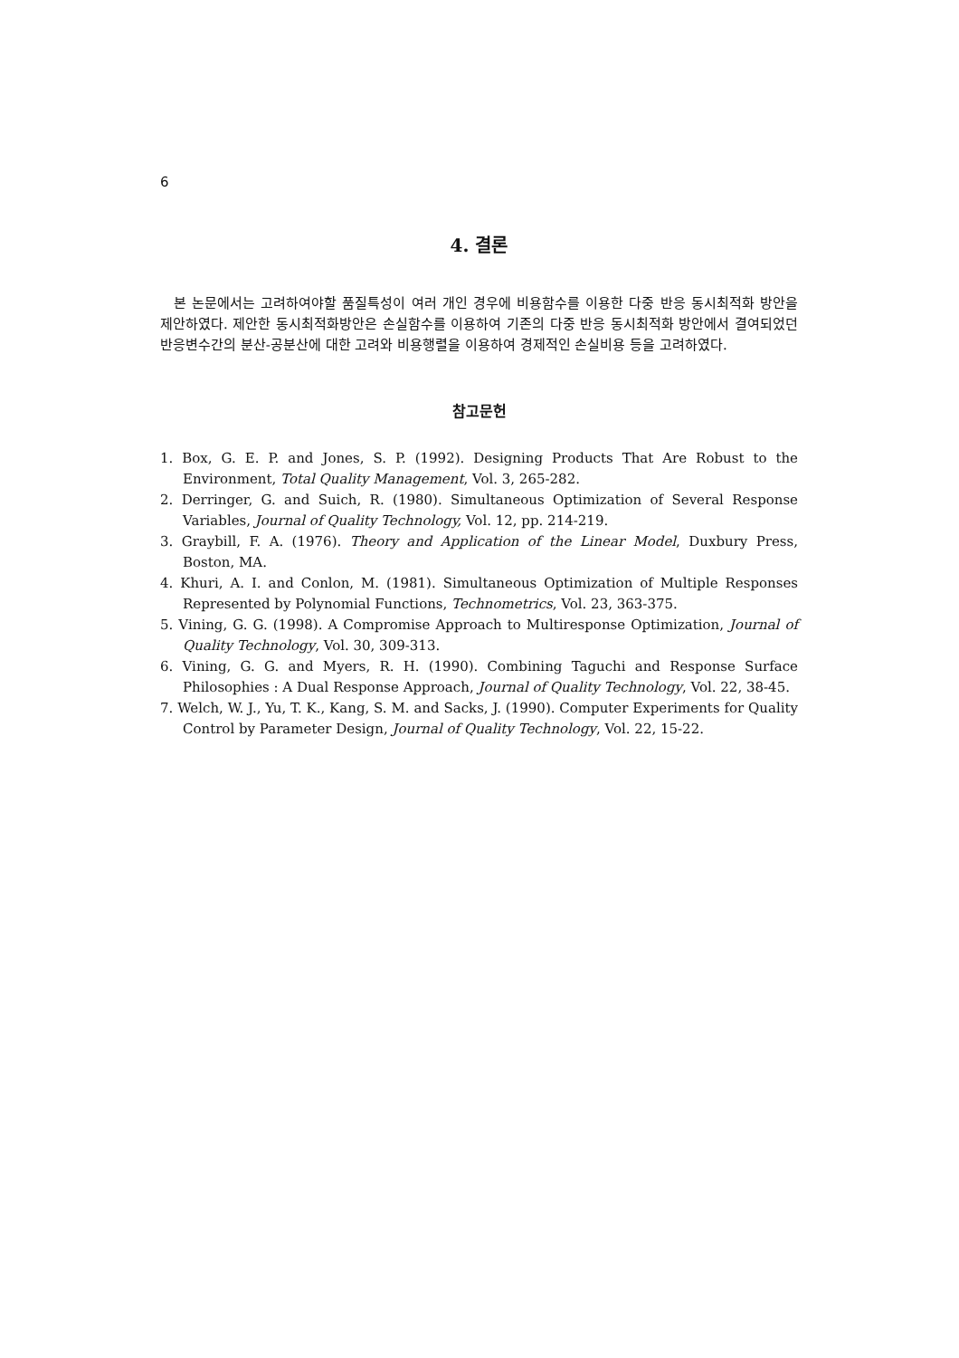6
4. 결론
본 논문에서는 고려하여야할 품질특성이 여러 개인 경우에 비용함수를 이용한 다중 반응 동시최적화 방안을 제안하였다. 제안한 동시최적화방안은 손실함수를 이용하여 기존의 다중 반응 동시최적화 방안에서 결여되었던 반응변수간의 분산-공분산에 대한 고려와 비용행렬을 이용하여 경제적인 손실비용 등을 고려하였다.
참고문헌
1. Box, G. E. P. and Jones, S. P. (1992). Designing Products That Are Robust to the Environment, Total Quality Management, Vol. 3, 265-282.
2. Derringer, G. and Suich, R. (1980). Simultaneous Optimization of Several Response Variables, Journal of Quality Technology, Vol. 12, pp. 214-219.
3. Graybill, F. A. (1976). Theory and Application of the Linear Model, Duxbury Press, Boston, MA.
4. Khuri, A. I. and Conlon, M. (1981). Simultaneous Optimization of Multiple Responses Represented by Polynomial Functions, Technometrics, Vol. 23, 363-375.
5. Vining, G. G. (1998). A Compromise Approach to Multiresponse Optimization, Journal of Quality Technology, Vol. 30, 309-313.
6. Vining, G. G. and Myers, R. H. (1990). Combining Taguchi and Response Surface Philosophies : A Dual Response Approach, Journal of Quality Technology, Vol. 22, 38-45.
7. Welch, W. J., Yu, T. K., Kang, S. M. and Sacks, J. (1990). Computer Experiments for Quality Control by Parameter Design, Journal of Quality Technology, Vol. 22, 15-22.